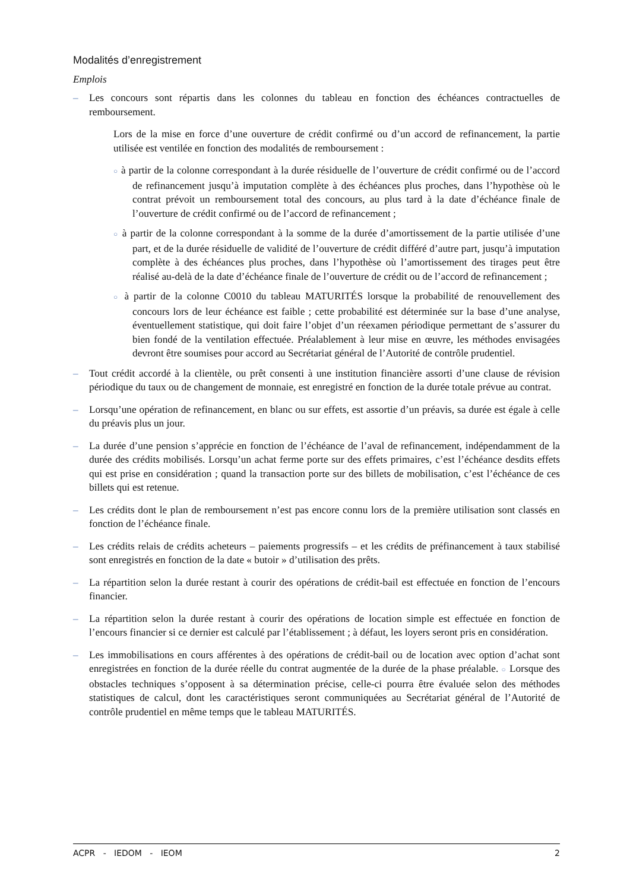Modalités d’enregistrement
Emplois
– Les concours sont répartis dans les colonnes du tableau en fonction des échéances contractuelles de remboursement.
Lors de la mise en force d’une ouverture de crédit confirmé ou d’un accord de refinancement, la partie utilisée est ventilée en fonction des modalités de remboursement :
○ à partir de la colonne correspondant à la durée résiduelle de l’ouverture de crédit confirmé ou de l’accord de refinancement jusqu’à imputation complète à des échéances plus proches, dans l’hypothèse où le contrat prévoit un remboursement total des concours, au plus tard à la date d’échéance finale de l’ouverture de crédit confirmé ou de l’accord de refinancement ;
○ à partir de la colonne correspondant à la somme de la durée d’amortissement de la partie utilisée d’une part, et de la durée résiduelle de validité de l’ouverture de crédit différé d’autre part, jusqu’à imputation complète à des échéances plus proches, dans l’hypothèse où l’amortissement des tirages peut être réalisé au-delà de la date d’échéance finale de l’ouverture de crédit ou de l’accord de refinancement ;
○ à partir de la colonne C0010 du tableau MATURITÉS lorsque la probabilité de renouvellement des concours lors de leur échéance est faible ; cette probabilité est déterminée sur la base d’une analyse, éventuellement statistique, qui doit faire l’objet d’un réexamen périodique permettant de s’assurer du bien fondé de la ventilation effectuée. Préalablement à leur mise en œuvre, les méthodes envisagées devront être soumises pour accord au Secrétariat général de l’Autorité de contrôle prudentiel.
– Tout crédit accordé à la clientèle, ou prêt consenti à une institution financière assorti d’une clause de révision périodique du taux ou de changement de monnaie, est enregistré en fonction de la durée totale prévue au contrat.
– Lorsqu’une opération de refinancement, en blanc ou sur effets, est assortie d’un préavis, sa durée est égale à celle du préavis plus un jour.
– La durée d’une pension s’apprécie en fonction de l’échéance de l’aval de refinancement, indépendamment de la durée des crédits mobilisés. Lorsqu’un achat ferme porte sur des effets primaires, c’est l’échéance desdits effets qui est prise en considération ; quand la transaction porte sur des billets de mobilisation, c’est l’échéance de ces billets qui est retenue.
– Les crédits dont le plan de remboursement n’est pas encore connu lors de la première utilisation sont classés en fonction de l’échéance finale.
– Les crédits relais de crédits acheteurs – paiements progressifs – et les crédits de préfinancement à taux stabilisé sont enregistrés en fonction de la date « butoir » d’utilisation des prêts.
– La répartition selon la durée restant à courir des opérations de crédit-bail est effectuée en fonction de l’encours financier.
– La répartition selon la durée restant à courir des opérations de location simple est effectuée en fonction de l’encours financier si ce dernier est calculé par l’établissement ; à défaut, les loyers seront pris en considération.
– Les immobilisations en cours afférentes à des opérations de crédit-bail ou de location avec option d’achat sont enregistrées en fonction de la durée réelle du contrat augmentée de la durée de la phase préalable. ○ Lorsque des obstacles techniques s’opposent à sa détermination précise, celle-ci pourra être évaluée selon des méthodes statistiques de calcul, dont les caractéristiques seront communiquées au Secrétariat général de l’Autorité de contrôle prudentiel en même temps que le tableau MATURITÉS.
ACPR - IEDOM - IEOM 2